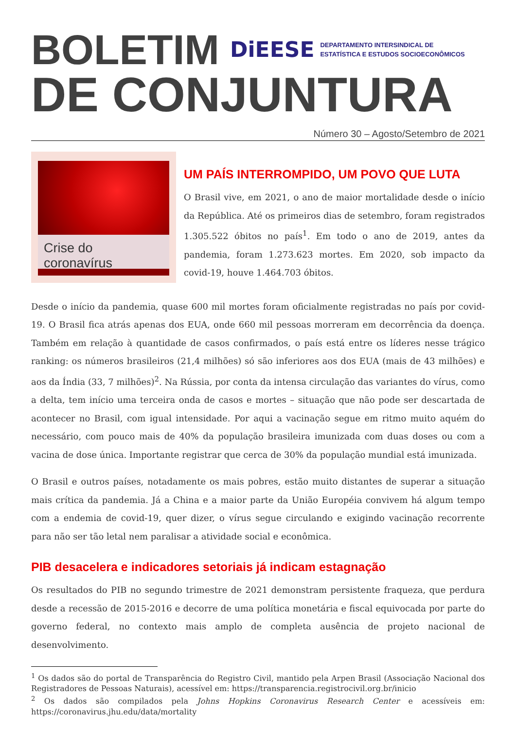BOLETIM
DiEESE DEPARTAMENTO INTERSINDICAL DE
ESTATÍSTICA E ESTUDOS SOCIOECONÔMICOS
DE CONJUNTURA
Número 30 – Agosto/Setembro de 2021
Crise do coronavírus
UM PAÍS INTERROMPIDO, UM POVO QUE LUTA
O Brasil vive, em 2021, o ano de maior mortalidade desde o início da República. Até os primeiros dias de setembro, foram registrados 1.305.522 óbitos no país<sup>1</sup>. Em todo o ano de 2019, antes da pandemia, foram 1.273.623 mortes. Em 2020, sob impacto da covid-19, houve 1.464.703 óbitos.
Desde o início da pandemia, quase 600 mil mortes foram oficialmente registradas no país por covid-19. O Brasil fica atrás apenas dos EUA, onde 660 mil pessoas morreram em decorrência da doença. Também em relação à quantidade de casos confirmados, o país está entre os líderes nesse trágico ranking: os números brasileiros (21,4 milhões) só são inferiores aos dos EUA (mais de 43 milhões) e aos da Índia (33, 7 milhões)<sup>2</sup>. Na Rússia, por conta da intensa circulação das variantes do vírus, como a delta, tem início uma terceira onda de casos e mortes – situação que não pode ser descartada de acontecer no Brasil, com igual intensidade. Por aqui a vacinação segue em ritmo muito aquém do necessário, com pouco mais de 40% da população brasileira imunizada com duas doses ou com a vacina de dose única. Importante registrar que cerca de 30% da população mundial está imunizada.
O Brasil e outros países, notadamente os mais pobres, estão muito distantes de superar a situação mais crítica da pandemia. Já a China e a maior parte da União Européia convivem há algum tempo com a endemia de covid-19, quer dizer, o vírus segue circulando e exigindo vacinação recorrente para não ser tão letal nem paralisar a atividade social e econômica.
PIB desacelera e indicadores setoriais já indicam estagnação
Os resultados do PIB no segundo trimestre de 2021 demonstram persistente fraqueza, que perdura desde a recessão de 2015-2016 e decorre de uma política monetária e fiscal equivocada por parte do governo federal, no contexto mais amplo de completa ausência de projeto nacional de desenvolvimento.
<sup>1</sup> Os dados são do portal de Transparência do Registro Civil, mantido pela Arpen Brasil (Associação Nacional dos Registradores de Pessoas Naturais), acessível em: https://transparencia.registrocivil.org.br/inicio
<sup>2</sup> Os dados são compilados pela Johns Hopkins Coronavirus Research Center e acessíveis em: https://coronavirus.jhu.edu/data/mortality